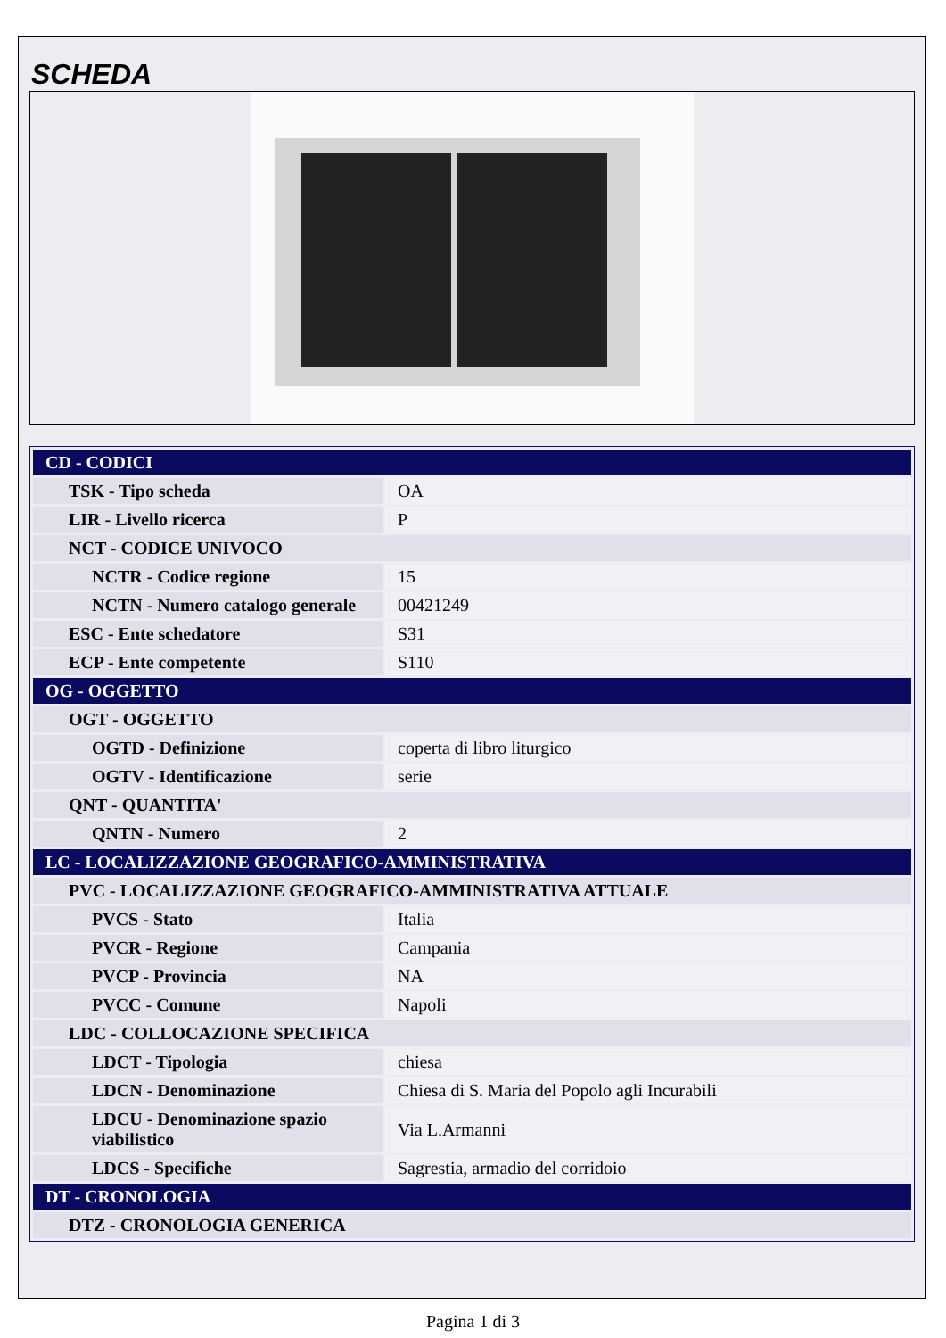SCHEDA
| CD - CODICI | |
| TSK - Tipo scheda | OA |
| LIR - Livello ricerca | P |
| NCT - CODICE UNIVOCO | |
| NCTR - Codice regione | 15 |
| NCTN - Numero catalogo generale | 00421249 |
| ESC - Ente schedatore | S31 |
| ECP - Ente competente | S110 |
| OG - OGGETTO | |
| OGT - OGGETTO | |
| OGTD - Definizione | coperta di libro liturgico |
| OGTV - Identificazione | serie |
| QNT - QUANTITA' | |
| QNTN - Numero | 2 |
| LC - LOCALIZZAZIONE GEOGRAFICO-AMMINISTRATIVA | |
| PVC - LOCALIZZAZIONE GEOGRAFICO-AMMINISTRATIVA ATTUALE | |
| PVCS - Stato | Italia |
| PVCR - Regione | Campania |
| PVCP - Provincia | NA |
| PVCC - Comune | Napoli |
| LDC - COLLOCAZIONE SPECIFICA | |
| LDCT - Tipologia | chiesa |
| LDCN - Denominazione | Chiesa di S. Maria del Popolo agli Incurabili |
| LDCU - Denominazione spazio viabilistico | Via L.Armanni |
| LDCS - Specifiche | Sagrestia, armadio del corridoio |
| DT - CRONOLOGIA | |
| DTZ - CRONOLOGIA GENERICA | |
Pagina 1 di 3